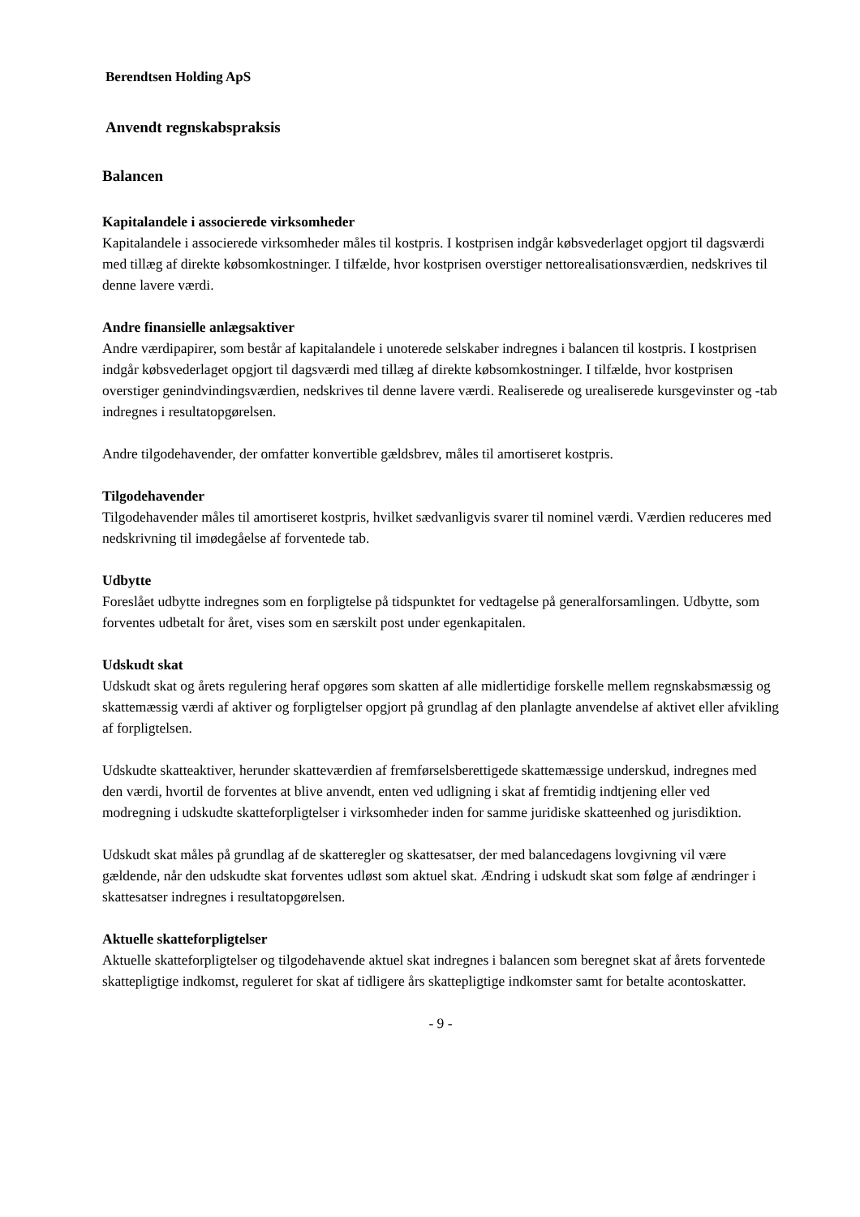Berendtsen Holding ApS
Anvendt regnskabspraksis
Balancen
Kapitalandele i associerede virksomheder
Kapitalandele i associerede virksomheder måles til kostpris. I kostprisen indgår købsvederlaget opgjort til dagsværdi med tillæg af direkte købsomkostninger. I tilfælde, hvor kostprisen overstiger nettorealisationsværdien, nedskrives til denne lavere værdi.
Andre finansielle anlægsaktiver
Andre værdipapirer, som består af kapitalandele i unoterede selskaber indregnes i balancen til kostpris. I kostprisen indgår købsvederlaget opgjort til dagsværdi med tillæg af direkte købsomkostninger. I tilfælde, hvor kostprisen overstiger genindvindingsværdien, nedskrives til denne lavere værdi. Realiserede og urealiserede kursgevinster og -tab indregnes i resultatopgørelsen.
Andre tilgodehavender, der omfatter konvertible gældsbrev, måles til amortiseret kostpris.
Tilgodehavender
Tilgodehavender måles til amortiseret kostpris, hvilket sædvanligvis svarer til nominel værdi. Værdien reduceres med nedskrivning til imødegåelse af forventede tab.
Udbytte
Foreslået udbytte indregnes som en forpligtelse på tidspunktet for vedtagelse på generalforsamlingen. Udbytte, som forventes udbetalt for året, vises som en særskilt post under egenkapitalen.
Udskudt skat
Udskudt skat og årets regulering heraf opgøres som skatten af alle midlertidige forskelle mellem regnskabsmæssig og skattemæssig værdi af aktiver og forpligtelser opgjort på grundlag af den planlagte anvendelse af aktivet eller afvikling af forpligtelsen.
Udskudte skatteaktiver, herunder skatteværdien af fremførselsberettigede skattemæssige underskud, indregnes med den værdi, hvortil de forventes at blive anvendt, enten ved udligning i skat af fremtidig indtjening eller ved modregning i udskudte skatteforpligtelser i virksomheder inden for samme juridiske skatteenhed og jurisdiktion.
Udskudt skat måles på grundlag af de skatteregler og skattesatser, der med balancedagens lovgivning vil være gældende, når den udskudte skat forventes udløst som aktuel skat. Ændring i udskudt skat som følge af ændringer i skattesatser indregnes i resultatopgørelsen.
Aktuelle skatteforpligtelser
Aktuelle skatteforpligtelser og tilgodehavende aktuel skat indregnes i balancen som beregnet skat af årets forventede skattepligtige indkomst, reguleret for skat af tidligere års skattepligtige indkomster samt for betalte acontoskatter.
- 9 -